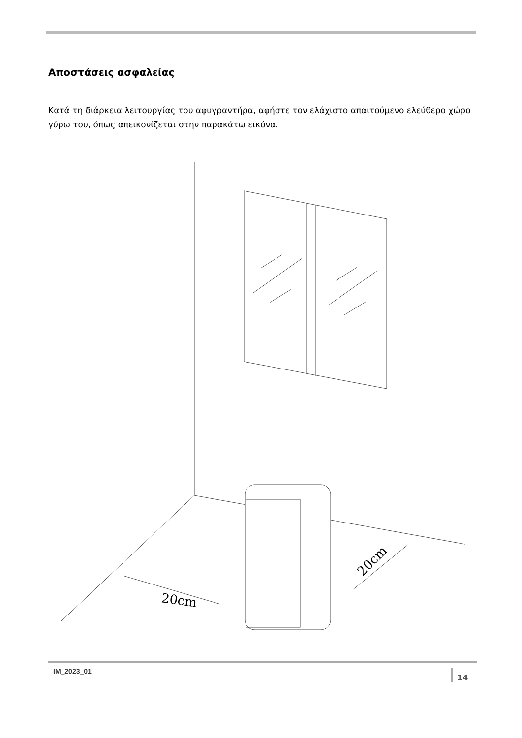Αποστάσεις ασφαλείας
Κατά τη διάρκεια λειτουργίας του αφυγραντήρα, αφήστε τον ελάχιστο απαιτούμενο ελεύθερο χώρο γύρω του, όπως απεικονίζεται στην παρακάτω εικόνα.
20cm
20cm
IM_2023_01 14